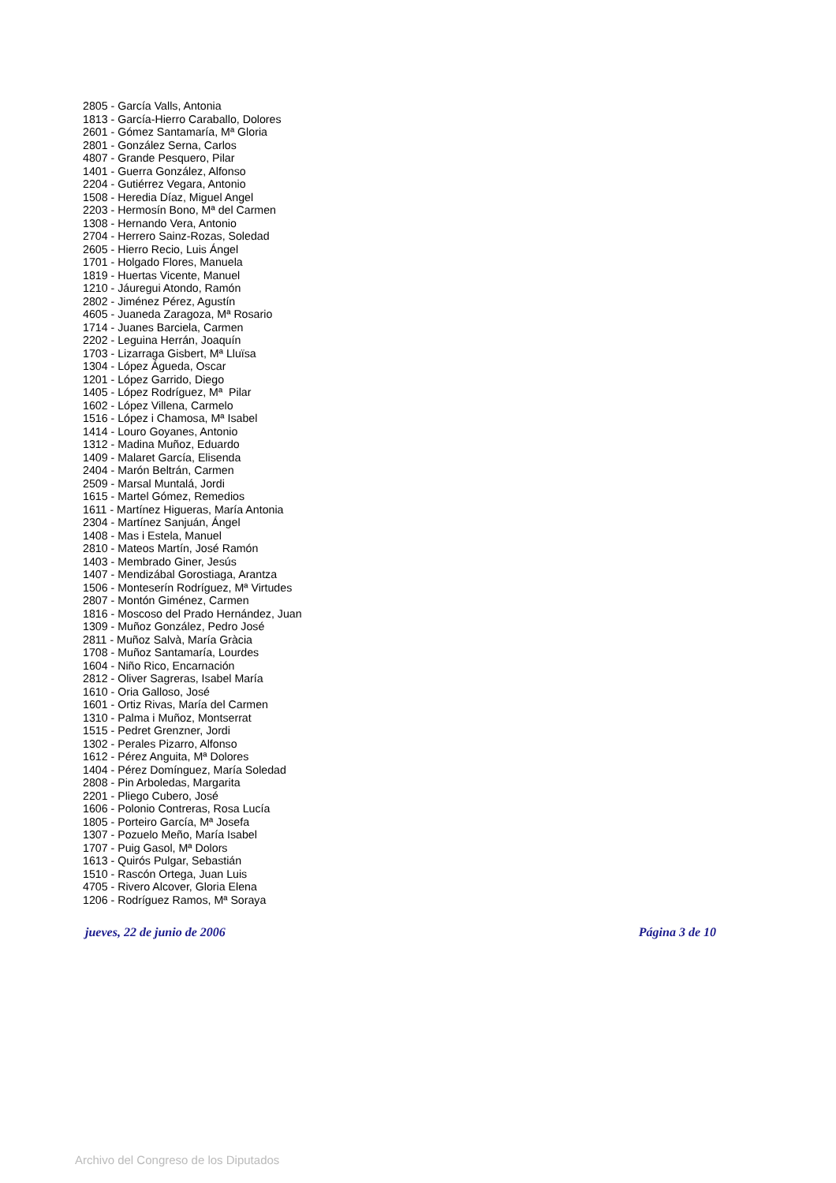2805 - García Valls, Antonia
1813 - García-Hierro Caraballo, Dolores
2601 - Gómez Santamaría, Mª Gloria
2801 - González Serna, Carlos
4807 - Grande Pesquero, Pilar
1401 - Guerra González, Alfonso
2204 - Gutiérrez Vegara, Antonio
1508 - Heredia Díaz, Miguel Angel
2203 - Hermosín Bono, Mª del Carmen
1308 - Hernando Vera, Antonio
2704 - Herrero Sainz-Rozas, Soledad
2605 - Hierro Recio, Luis Ángel
1701 - Holgado Flores, Manuela
1819 - Huertas Vicente, Manuel
1210 - Jáuregui Atondo, Ramón
2802 - Jiménez Pérez, Agustín
4605 - Juaneda Zaragoza, Mª Rosario
1714 - Juanes Barciela, Carmen
2202 - Leguina Herrán, Joaquín
1703 - Lizarraga Gisbert, Mª Lluïsa
1304 - López Águeda, Oscar
1201 - López Garrido, Diego
1405 - López Rodríguez, Mª Pilar
1602 - López Villena, Carmelo
1516 - López i Chamosa, Mª Isabel
1414 - Louro Goyanes, Antonio
1312 - Madina Muñoz, Eduardo
1409 - Malaret García, Elisenda
2404 - Marón Beltrán, Carmen
2509 - Marsal Muntalá, Jordi
1615 - Martel Gómez, Remedios
1611 - Martínez Higueras, María Antonia
2304 - Martínez Sanjuán, Ángel
1408 - Mas i Estela, Manuel
2810 - Mateos Martín, José Ramón
1403 - Membrado Giner, Jesús
1407 - Mendizábal Gorostiaga, Arantza
1506 - Monteserín Rodríguez, Mª Virtudes
2807 - Montón Giménez, Carmen
1816 - Moscoso del Prado Hernández, Juan
1309 - Muñoz González, Pedro José
2811 - Muñoz Salvà, María Gràcia
1708 - Muñoz Santamaría, Lourdes
1604 - Niño Rico, Encarnación
2812 - Oliver Sagreras, Isabel María
1610 - Oria Galloso, José
1601 - Ortiz Rivas, María del Carmen
1310 - Palma i Muñoz, Montserrat
1515 - Pedret Grenzner, Jordi
1302 - Perales Pizarro, Alfonso
1612 - Pérez Anguita, Mª Dolores
1404 - Pérez Domínguez, María Soledad
2808 - Pin Arboledas, Margarita
2201 - Pliego Cubero, José
1606 - Polonio Contreras, Rosa Lucía
1805 - Porteiro García, Mª Josefa
1307 - Pozuelo Meño, María Isabel
1707 - Puig Gasol, Mª Dolors
1613 - Quirós Pulgar, Sebastián
1510 - Rascón Ortega, Juan Luis
4705 - Rivero Alcover, Gloria Elena
1206 - Rodríguez Ramos, Mª Soraya
jueves, 22 de junio de 2006 Página 3 de 10
Archivo del Congreso de los Diputados